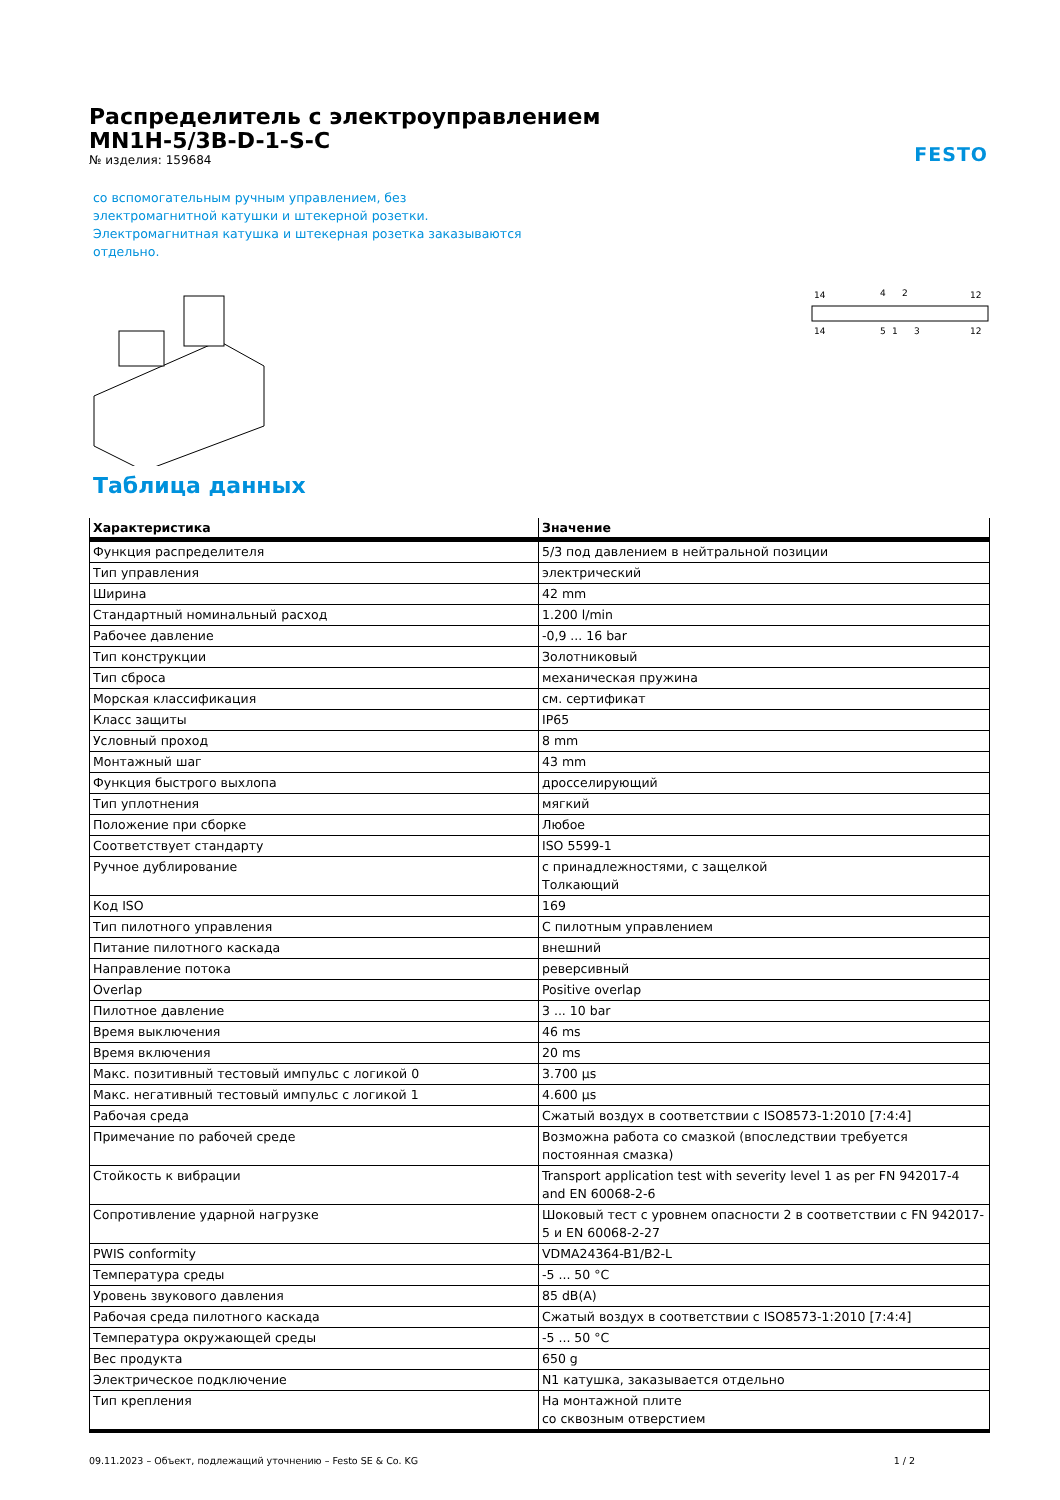FESTO
Распределитель с электроуправлением
MN1H-5/3B-D-1-S-C
№ изделия: 159684
со вспомогательным ручным управлением, без электромагнитной катушки и штекерной розетки. Электромагнитная катушка и штекерная розетка заказываются отдельно.
14
4
2
12
14
5
1
3
12
Таблица данных
| Характеристика | Значение |
| --- | --- |
| Функция распределителя | 5/3 под давлением в нейтральной позиции |
| Тип управления | электрический |
| Ширина | 42 mm |
| Стандартный номинальный расход | 1.200 l/min |
| Рабочее давление | -0,9 ... 16 bar |
| Тип конструкции | Золотниковый |
| Тип сброса | механическая пружина |
| Морская классификация | см. сертификат |
| Класс защиты | IP65 |
| Условный проход | 8 mm |
| Монтажный шаг | 43 mm |
| Функция быстрого выхлопа | дросселирующий |
| Тип уплотнения | мягкий |
| Положение при сборке | Любое |
| Соответствует стандарту | ISO 5599-1 |
| Ручное дублирование | с принадлежностями, с защелкой Толкающий |
| Код ISO | 169 |
| Тип пилотного управления | С пилотным управлением |
| Питание пилотного каскада | внешний |
| Направление потока | реверсивный |
| Overlap | Positive overlap |
| Пилотное давление | 3 ... 10 bar |
| Время выключения | 46 ms |
| Время включения | 20 ms |
| Макс. позитивный тестовый импульс с логикой 0 | 3.700 µs |
| Макс. негативный тестовый импульс с логикой 1 | 4.600 µs |
| Рабочая среда | Сжатый воздух в соответствии с ISO8573-1:2010 [7:4:4] |
| Примечание по рабочей среде | Возможна работа со смазкой (впоследствии требуется постоянная смазка) |
| Стойкость к вибрации | Transport application test with severity level 1 as per FN 942017-4 and EN 60068-2-6 |
| Сопротивление ударной нагрузке | Шоковый тест с уровнем опасности 2 в соответствии с FN 942017-5 и EN 60068-2-27 |
| PWIS conformity | VDMA24364-B1/B2-L |
| Температура среды | -5 ... 50 °C |
| Уровень звукового давления | 85 dB(A) |
| Рабочая среда пилотного каскада | Сжатый воздух в соответствии с ISO8573-1:2010 [7:4:4] |
| Температура окружающей среды | -5 ... 50 °C |
| Вес продукта | 650 g |
| Электрическое подключение | N1 катушка, заказывается отдельно |
| Тип крепления | На монтажной плите со сквозным отверстием |
09.11.2023 – Объект, подлежащий уточнению – Festo SE & Co. KG 1 / 2